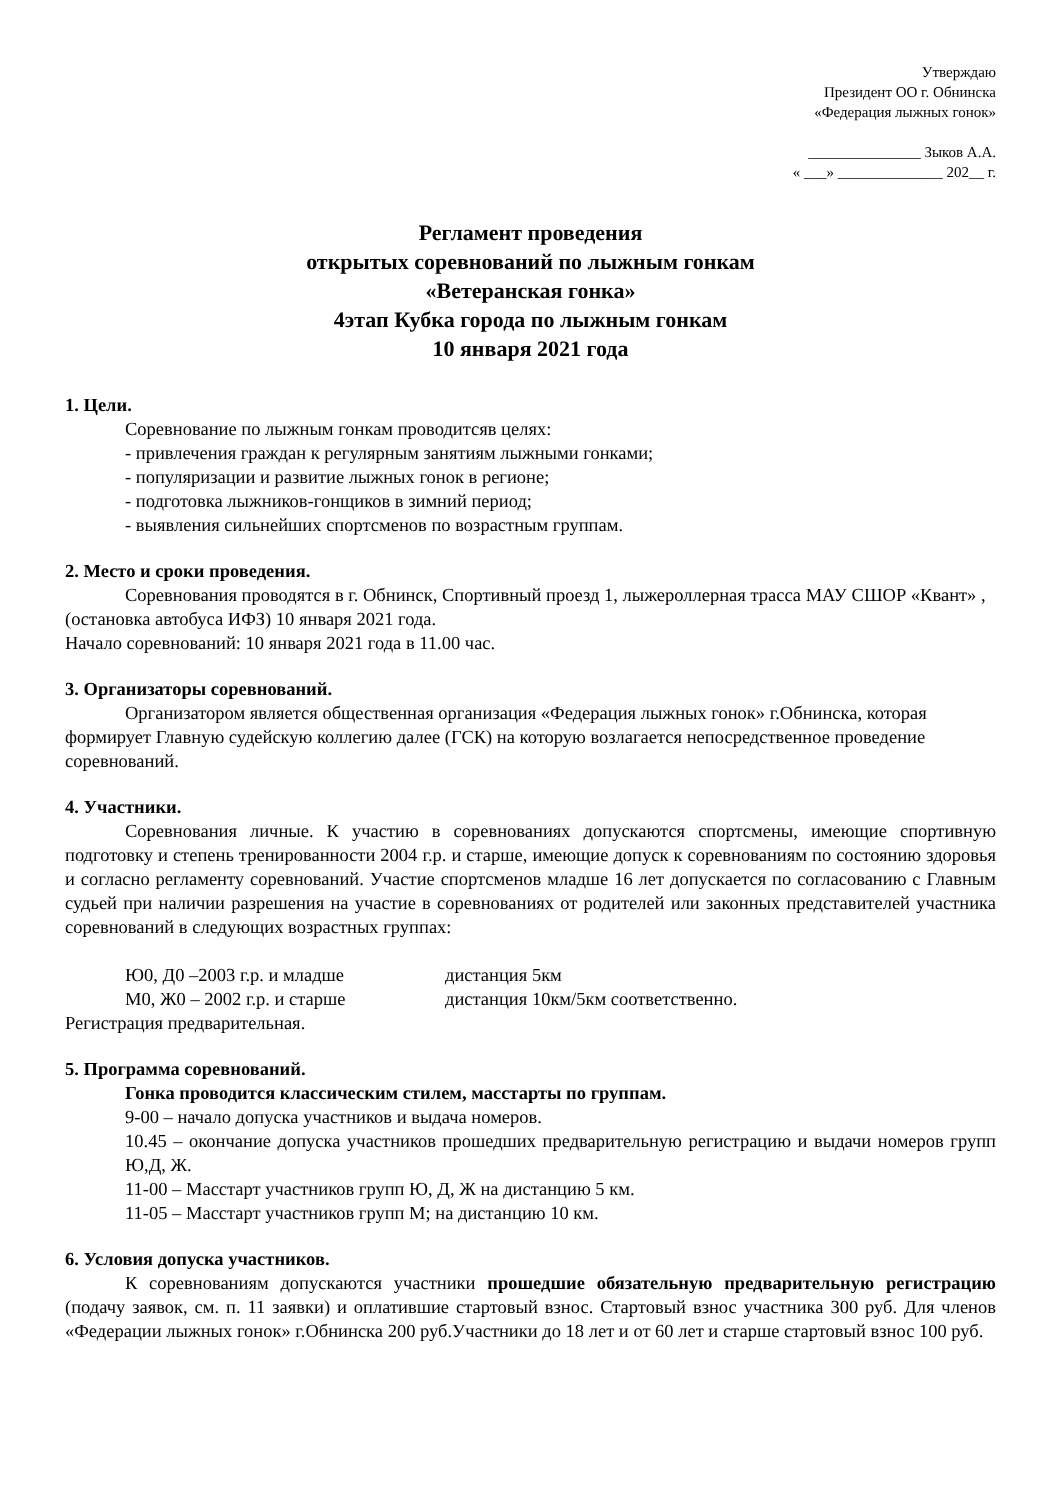Утверждаю
Президент ОО г. Обнинска
«Федерация лыжных гонок»
_______________ Зыков А.А.
« ___» ______________ 202__ г.
Регламент проведения
открытых соревнований по лыжным гонкам
«Ветеранская гонка»
4этап Кубка города по лыжным гонкам
10 января 2021 года
1. Цели.
Соревнование по лыжным гонкам проводитсяв целях:
- привлечения граждан к регулярным занятиям лыжными гонками;
- популяризации и развитие лыжных гонок в регионе;
- подготовка лыжников-гонщиков в зимний период;
- выявления сильнейших спортсменов по возрастным группам.
2. Место и сроки проведения.
Соревнования проводятся в г. Обнинск, Спортивный проезд 1, лыжероллерная трасса МАУ СШОР «Квант» , (остановка автобуса ИФЗ) 10 января 2021 года.
Начало соревнований: 10 января 2021 года в 11.00 час.
3. Организаторы соревнований.
Организатором является общественная организация «Федерация лыжных гонок» г.Обнинска, которая формирует Главную судейскую коллегию далее (ГСК) на которую возлагается непосредственное проведение соревнований.
4. Участники.
Соревнования личные. К участию в соревнованиях допускаются спортсмены, имеющие спортивную подготовку и степень тренированности 2004 г.р. и старше, имеющие допуск к соревнованиям по состоянию здоровья и согласно регламенту соревнований. Участие спортсменов младше 16 лет допускается по согласованию с Главным судьей при наличии разрешения на участие в соревнованиях от родителей или законных представителей участника соревнований в следующих возрастных группах:
Ю0, Д0 –2003 г.р. и младше дистанция 5км
М0, Ж0 – 2002 г.р. и старше дистанция 10км/5км соответственно.
Регистрация предварительная.
5. Программа соревнований.
Гонка проводится классическим стилем, масстарты по группам.
9-00 – начало допуска участников и выдача номеров.
10.45 – окончание допуска участников прошедших предварительную регистрацию и выдачи номеров групп Ю,Д, Ж.
11-00 – Масстарт участников групп Ю, Д, Ж на дистанцию 5 км.
11-05 – Масстарт участников групп М; на дистанцию 10 км.
6. Условия допуска участников.
К соревнованиям допускаются участники прошедшие обязательную предварительную регистрацию (подачу заявок, см. п. 11 заявки) и оплатившие стартовый взнос. Стартовый взнос участника 300 руб. Для членов «Федерации лыжных гонок» г.Обнинска 200 руб.Участники до 18 лет и от 60 лет и старше стартовый взнос 100 руб.